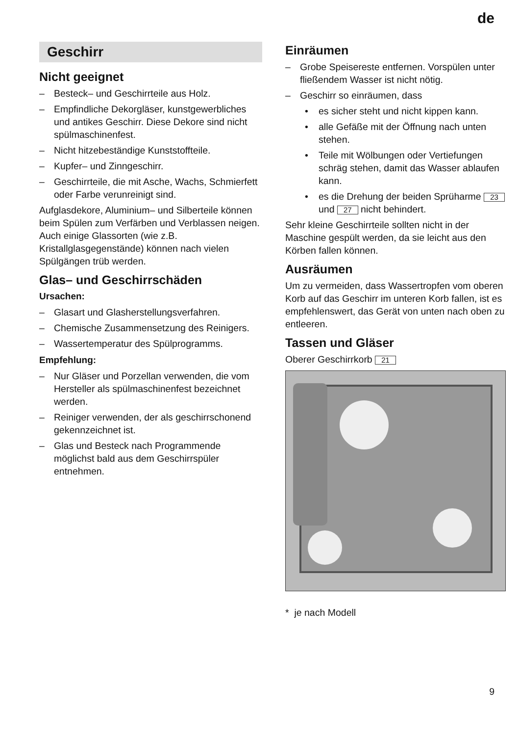de
Geschirr
Nicht geeignet
– Besteck– und Geschirrteile aus Holz.
– Empfindliche Dekorgläser, kunstgewerbliches und antikes Geschirr. Diese Dekore sind nicht spülmaschinenfest.
– Nicht hitzebeständige Kunststoffteile.
– Kupfer– und Zinngeschirr.
– Geschirrteile, die mit Asche, Wachs, Schmierfett oder Farbe verunreinigt sind.
Aufglasdekore, Aluminium– und Silberteile können beim Spülen zum Verfärben und Verblassen neigen. Auch einige Glassorten (wie z.B. Kristallglasgegenstände) können nach vielen Spülgängen trüb werden.
Glas– und Geschirrschäden
Ursachen:
– Glasart und Glasherstellungsverfahren.
– Chemische Zusammensetzung des Reinigers.
– Wassertemperatur des Spülprogramms.
Empfehlung:
– Nur Gläser und Porzellan verwenden, die vom Hersteller als spülmaschinenfest bezeichnet werden.
– Reiniger verwenden, der als geschirrschonend gekennzeichnet ist.
– Glas und Besteck nach Programmende möglichst bald aus dem Geschirrspüler entnehmen.
Einräumen
– Grobe Speisereste entfernen. Vorspülen unter fließendem Wasser ist nicht nötig.
– Geschirr so einräumen, dass
• es sicher steht und nicht kippen kann.
• alle Gefäße mit der Öffnung nach unten stehen.
• Teile mit Wölbungen oder Vertiefungen schräg stehen, damit das Wasser ablaufen kann.
• es die Drehung der beiden Sprüharme 23 und 27 nicht behindert.
Sehr kleine Geschirrteile sollten nicht in der Maschine gespült werden, da sie leicht aus den Körben fallen können.
Ausräumen
Um zu vermeiden, dass Wassertropfen vom oberen Korb auf das Geschirr im unteren Korb fallen, ist es empfehlenswert, das Gerät von unten nach oben zu entleeren.
Tassen und Gläser
Oberer Geschirrkorb 21
* je nach Modell
9